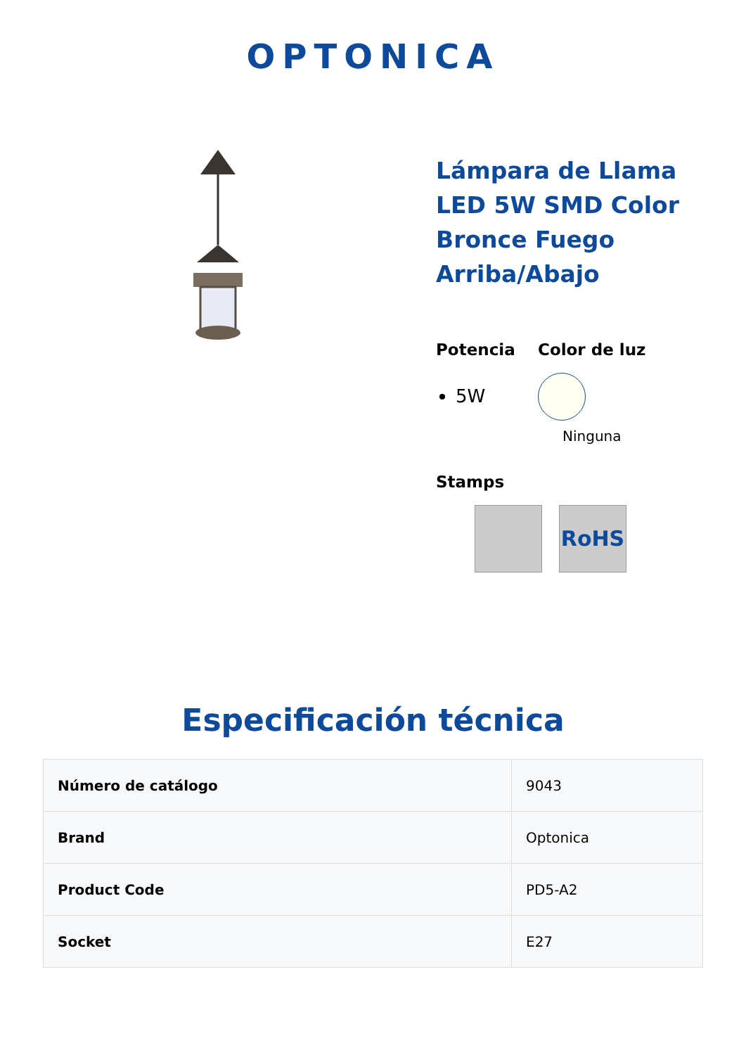OPTONICA
Lámpara de Llama LED 5W SMD Color Bronce Fuego Arriba/Abajo
Potencia
5W
Color de luz
Ninguna
Stamps
RoHS
Especificación técnica
| Número de catálogo | 9043 |
| Brand | Optonica |
| Product Code | PD5-A2 |
| Socket | E27 |